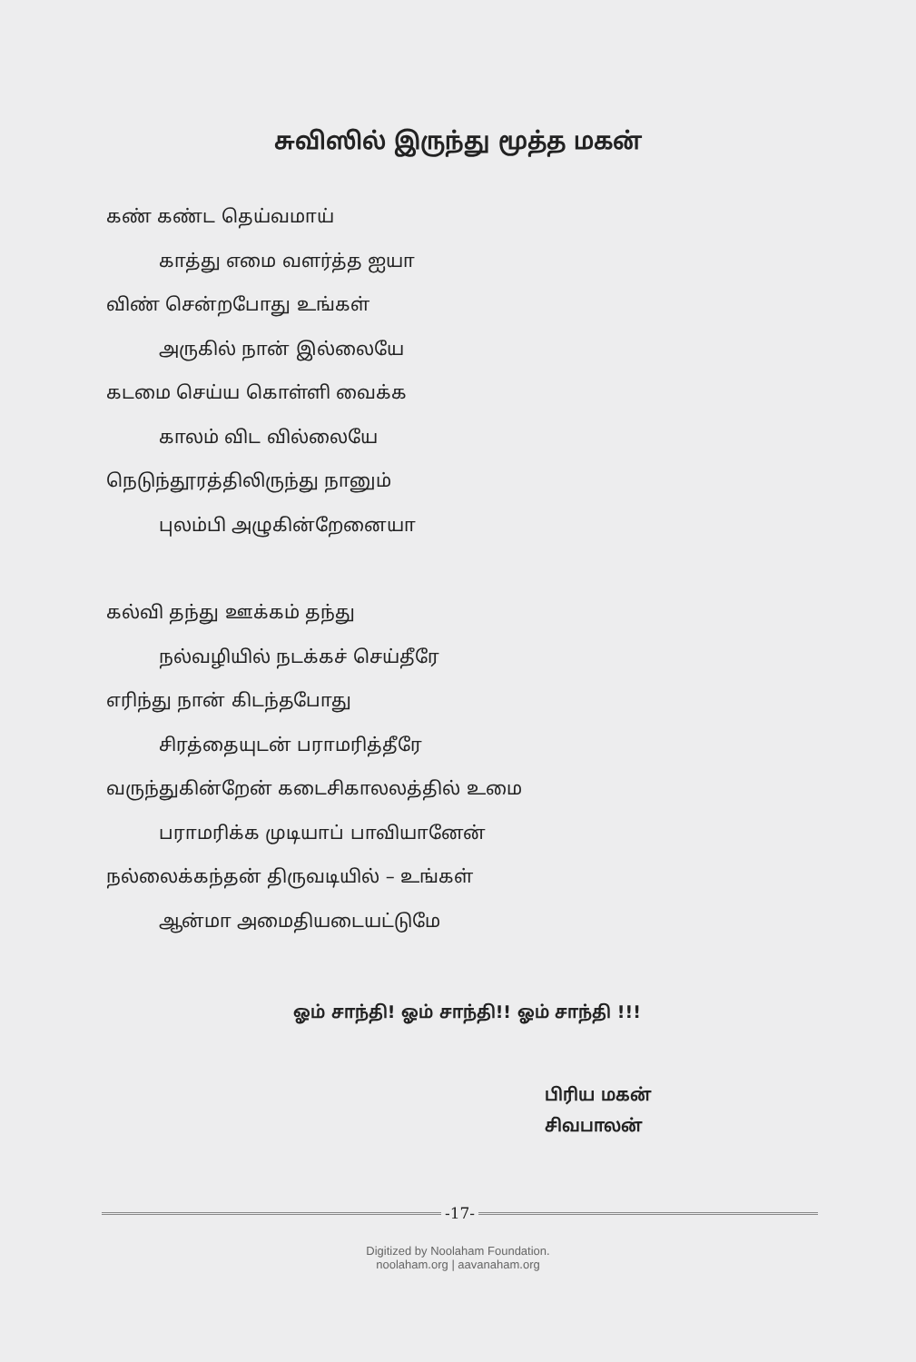சுவிஸில் இருந்து மூத்த மகன்
கண் கண்ட தெய்வமாய்
காத்து எமை வளர்த்த ஐயா
விண் சென்றபோது உங்கள்
அருகில் நான் இல்லையே
கடமை செய்ய கொள்ளி வைக்க
காலம் விட வில்லையே
நெடுந்தூரத்திலிருந்து நானும்
புலம்பி அழுகின்றேனையா
கல்வி தந்து ஊக்கம் தந்து
நல்வழியில் நடக்கச் செய்தீரே
எரிந்து நான் கிடந்தபோது
சிரத்தையுடன் பராமரித்தீரே
வருந்துகின்றேன் கடைசிகாலலத்தில் உமை
பராமரிக்க முடியாப் பாவியானேன்
நல்லைக்கந்தன் திருவடியில் – உங்கள்
ஆன்மா அமைதியடையட்டுமே
ஓம் சாந்தி! ஓம் சாந்தி!! ஓம் சாந்தி !!!
பிரிய மகன்
சிவபாலன்
-17-
Digitized by Noolaham Foundation.
noolaham.org | aavanaham.org